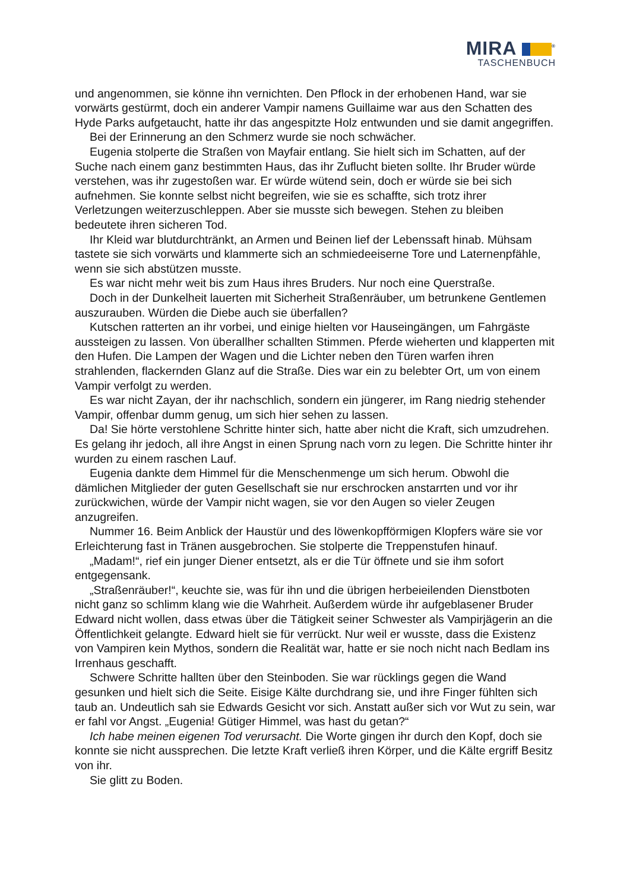MIRA <sup>®</sup>
TASCHENBUCH
und angenommen, sie könne ihn vernichten. Den Pflock in der erhobenen Hand, war sie vorwärts gestürmt, doch ein anderer Vampir namens Guillaime war aus den Schatten des Hyde Parks aufgetaucht, hatte ihr das angespitzte Holz entwunden und sie damit angegriffen.
Bei der Erinnerung an den Schmerz wurde sie noch schwächer.
Eugenia stolperte die Straßen von Mayfair entlang. Sie hielt sich im Schatten, auf der Suche nach einem ganz bestimmten Haus, das ihr Zuflucht bieten sollte. Ihr Bruder würde verstehen, was ihr zugestoßen war. Er würde wütend sein, doch er würde sie bei sich aufnehmen. Sie konnte selbst nicht begreifen, wie sie es schaffte, sich trotz ihrer Verletzungen weiterzuschleppen. Aber sie musste sich bewegen. Stehen zu bleiben bedeutete ihren sicheren Tod.
Ihr Kleid war blutdurchtränkt, an Armen und Beinen lief der Lebenssaft hinab. Mühsam tastete sie sich vorwärts und klammerte sich an schmiedeeiserne Tore und Laternenpfähle, wenn sie sich abstützen musste.
Es war nicht mehr weit bis zum Haus ihres Bruders. Nur noch eine Querstraße.
Doch in der Dunkelheit lauerten mit Sicherheit Straßenräuber, um betrunkene Gentlemen auszurauben. Würden die Diebe auch sie überfallen?
Kutschen ratterten an ihr vorbei, und einige hielten vor Hauseingängen, um Fahrgäste aussteigen zu lassen. Von überallher schallten Stimmen. Pferde wieherten und klapperten mit den Hufen. Die Lampen der Wagen und die Lichter neben den Türen warfen ihren strahlenden, flackernden Glanz auf die Straße. Dies war ein zu belebter Ort, um von einem Vampir verfolgt zu werden.
Es war nicht Zayan, der ihr nachschlich, sondern ein jüngerer, im Rang niedrig stehender Vampir, offenbar dumm genug, um sich hier sehen zu lassen.
Da! Sie hörte verstohlene Schritte hinter sich, hatte aber nicht die Kraft, sich umzudrehen. Es gelang ihr jedoch, all ihre Angst in einen Sprung nach vorn zu legen. Die Schritte hinter ihr wurden zu einem raschen Lauf.
Eugenia dankte dem Himmel für die Menschenmenge um sich herum. Obwohl die dämlichen Mitglieder der guten Gesellschaft sie nur erschrocken anstarrten und vor ihr zurückwichen, würde der Vampir nicht wagen, sie vor den Augen so vieler Zeugen anzugreifen.
Nummer 16. Beim Anblick der Haustür und des löwenkopfförmigen Klopfers wäre sie vor Erleichterung fast in Tränen ausgebrochen. Sie stolperte die Treppenstufen hinauf.
„Madam!“, rief ein junger Diener entsetzt, als er die Tür öffnete und sie ihm sofort entgegensank.
„Straßenräuber!“, keuchte sie, was für ihn und die übrigen herbeieilenden Dienstboten nicht ganz so schlimm klang wie die Wahrheit. Außerdem würde ihr aufgeblasener Bruder Edward nicht wollen, dass etwas über die Tätigkeit seiner Schwester als Vampirjägerin an die Öffentlichkeit gelangte. Edward hielt sie für verrückt. Nur weil er wusste, dass die Existenz von Vampiren kein Mythos, sondern die Realität war, hatte er sie noch nicht nach Bedlam ins Irrenhaus geschafft.
Schwere Schritte hallten über den Steinboden. Sie war rücklings gegen die Wand gesunken und hielt sich die Seite. Eisige Kälte durchdrang sie, und ihre Finger fühlten sich taub an. Undeutlich sah sie Edwards Gesicht vor sich. Anstatt außer sich vor Wut zu sein, war er fahl vor Angst. „Eugenia! Gütiger Himmel, was hast du getan?“
Ich habe meinen eigenen Tod verursacht. Die Worte gingen ihr durch den Kopf, doch sie konnte sie nicht aussprechen. Die letzte Kraft verließ ihren Körper, und die Kälte ergriff Besitz von ihr.
Sie glitt zu Boden.